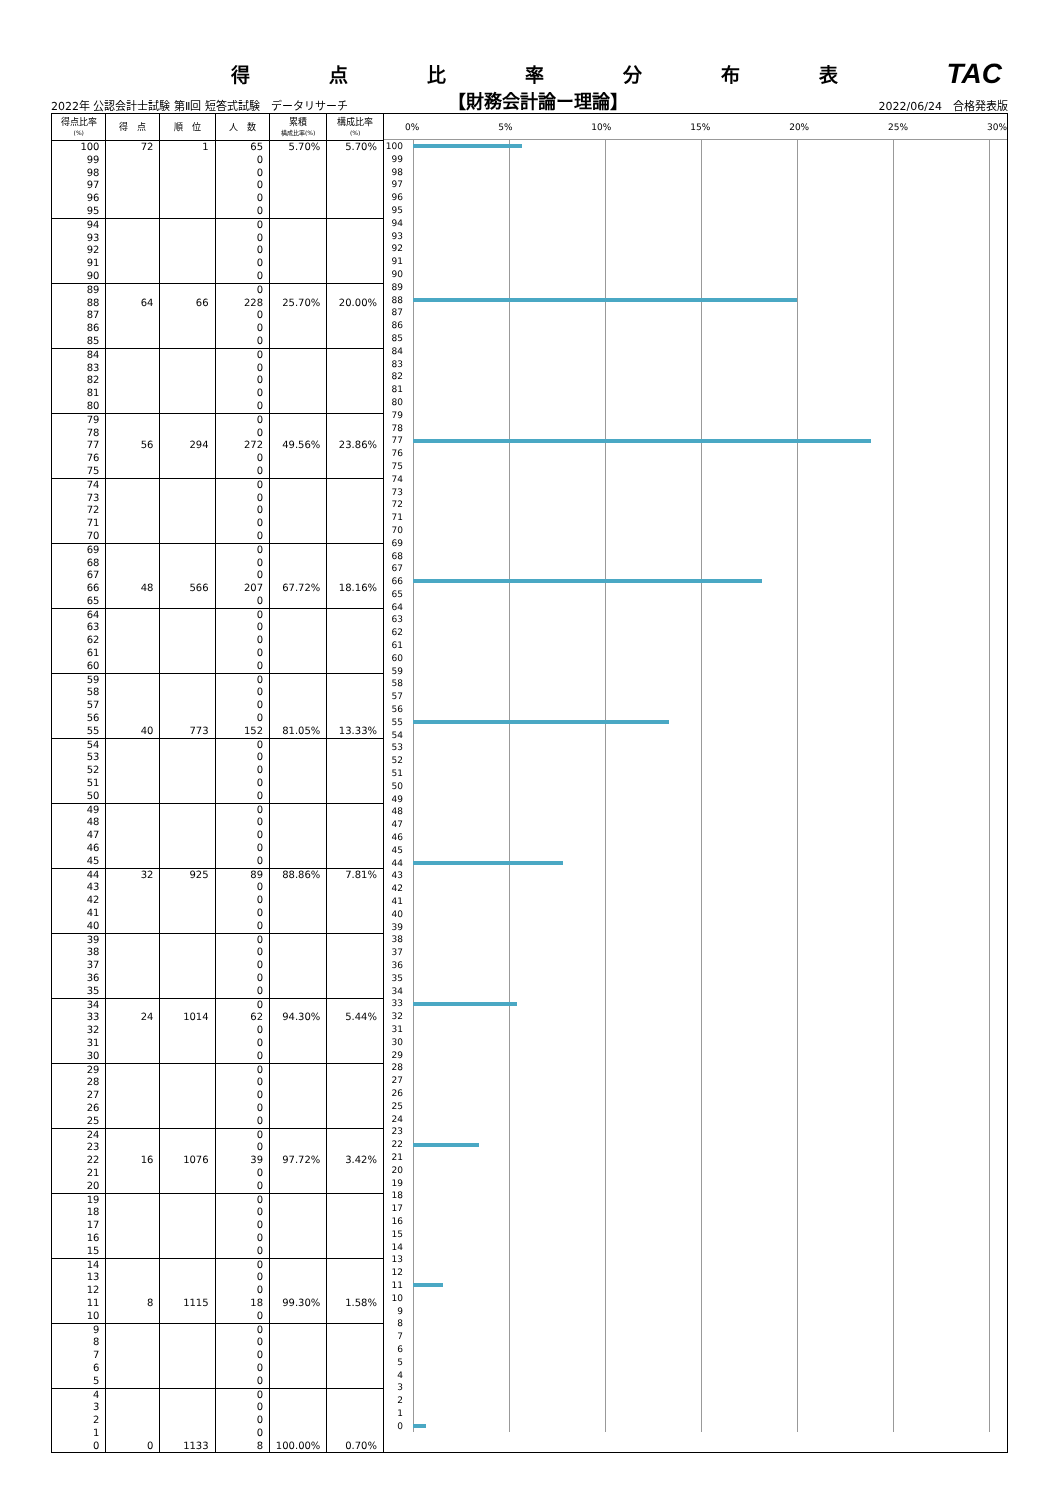得点比率分布表
TAC
2022年 公認会計士試験 第Ⅱ回 短答式試験　データリサーチ 【財務会計論ー理論】 2022/06/24　合格発表版
| 得点比率 (%) | 得 点 | 順 位 | 人 数 | 累積 構成比率(%) | 構成比率 (%) |
| --- | --- | --- | --- | --- | --- |
| 100 | 72 | 1 | 65 | 5.70% | 5.70% |
| 99 | | | 0 | | |
| 98 | | | 0 | | |
| 97 | | | 0 | | |
| 96 | | | 0 | | |
| 95 | | | 0 | | |
| 94 | | | 0 | | |
| 93 | | | 0 | | |
| 92 | | | 0 | | |
| 91 | | | 0 | | |
| 90 | | | 0 | | |
| 89 | | | 0 | | |
| 88 | 64 | 66 | 228 | 25.70% | 20.00% |
| 87 | | | 0 | | |
| 86 | | | 0 | | |
| 85 | | | 0 | | |
| 84 | | | 0 | | |
| 83 | | | 0 | | |
| 82 | | | 0 | | |
| 81 | | | 0 | | |
| 80 | | | 0 | | |
| 79 | | | 0 | | |
| 78 | | | 0 | | |
| 77 | 56 | 294 | 272 | 49.56% | 23.86% |
| 76 | | | 0 | | |
| 75 | | | 0 | | |
| 74 | | | 0 | | |
| 73 | | | 0 | | |
| 72 | | | 0 | | |
| 71 | | | 0 | | |
| 70 | | | 0 | | |
| 69 | | | 0 | | |
| 68 | | | 0 | | |
| 67 | | | 0 | | |
| 66 | 48 | 566 | 207 | 67.72% | 18.16% |
| 65 | | | 0 | | |
| 64 | | | 0 | | |
| 63 | | | 0 | | |
| 62 | | | 0 | | |
| 61 | | | 0 | | |
| 60 | | | 0 | | |
| 59 | | | 0 | | |
| 58 | | | 0 | | |
| 57 | | | 0 | | |
| 56 | | | 0 | | |
| 55 | 40 | 773 | 152 | 81.05% | 13.33% |
| 54 | | | 0 | | |
| 53 | | | 0 | | |
| 52 | | | 0 | | |
| 51 | | | 0 | | |
| 50 | | | 0 | | |
| 49 | | | 0 | | |
| 48 | | | 0 | | |
| 47 | | | 0 | | |
| 46 | | | 0 | | |
| 45 | | | 0 | | |
| 44 | 32 | 925 | 89 | 88.86% | 7.81% |
| 43 | | | 0 | | |
| 42 | | | 0 | | |
| 41 | | | 0 | | |
| 40 | | | 0 | | |
| 39 | | | 0 | | |
| 38 | | | 0 | | |
| 37 | | | 0 | | |
| 36 | | | 0 | | |
| 35 | | | 0 | | |
| 34 | | | 0 | | |
| 33 | 24 | 1014 | 62 | 94.30% | 5.44% |
| 32 | | | 0 | | |
| 31 | | | 0 | | |
| 30 | | | 0 | | |
| 29 | | | 0 | | |
| 28 | | | 0 | | |
| 27 | | | 0 | | |
| 26 | | | 0 | | |
| 25 | | | 0 | | |
| 24 | | | 0 | | |
| 23 | | | 0 | | |
| 22 | 16 | 1076 | 39 | 97.72% | 3.42% |
| 21 | | | 0 | | |
| 20 | | | 0 | | |
| 19 | | | 0 | | |
| 18 | | | 0 | | |
| 17 | | | 0 | | |
| 16 | | | 0 | | |
| 15 | | | 0 | | |
| 14 | | | 0 | | |
| 13 | | | 0 | | |
| 12 | | | 0 | | |
| 11 | 8 | 1115 | 18 | 99.30% | 1.58% |
| 10 | | | 0 | | |
| 9 | | | 0 | | |
| 8 | | | 0 | | |
| 7 | | | 0 | | |
| 6 | | | 0 | | |
| 5 | | | 0 | | |
| 4 | | | 0 | | |
| 3 | | | 0 | | |
| 2 | | | 0 | | |
| 1 | | | 0 | | |
| 0 | 0 | 1133 | 8 | 100.00% | 0.70% |
0% 5% 10% 15% 20% 25% 30%
100
99
98
97
96
95
94
93
92
91
90
89
88
87
86
85
84
83
82
81
80
79
78
77
76
75
74
73
72
71
70
69
68
67
66
65
64
63
62
61
60
59
58
57
56
55
54
53
52
51
50
49
48
47
46
45
44
43
42
41
40
39
38
37
36
35
34
33
32
31
30
29
28
27
26
25
24
23
22
21
20
19
18
17
16
15
14
13
12
11
10
9
8
7
6
5
4
3
2
1
0